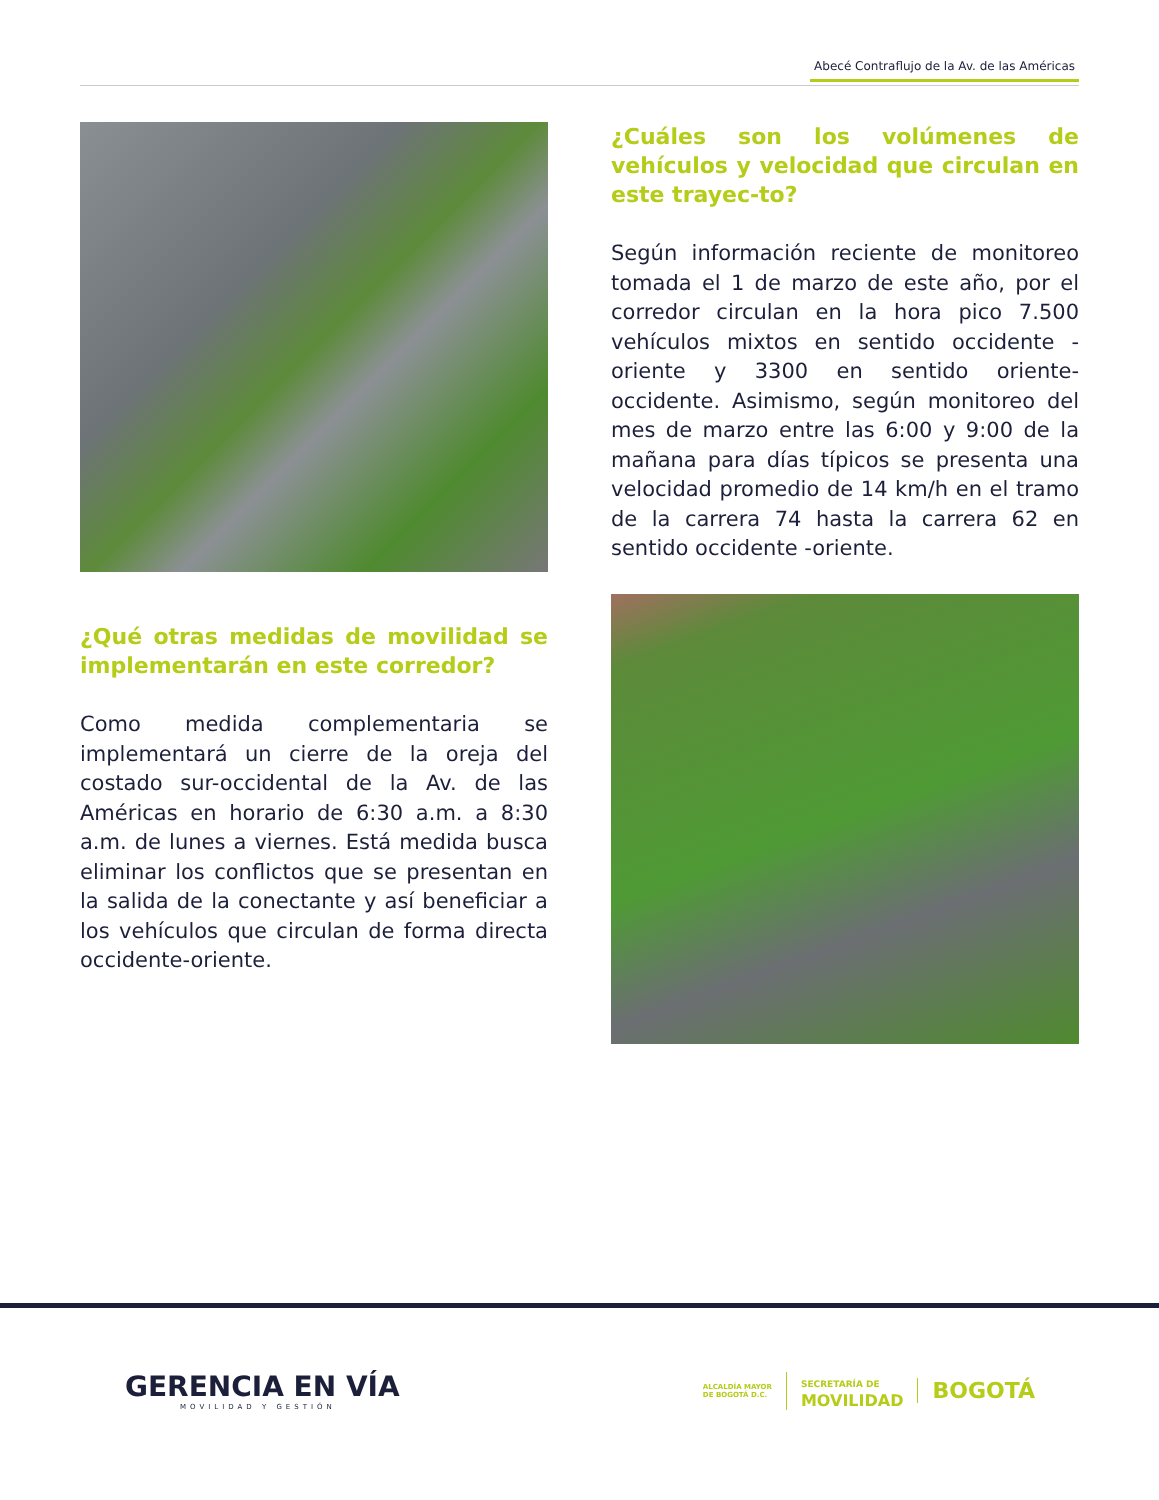Abecé Contraflujo de la Av. de las Américas
¿Qué otras medidas de movilidad se implementarán en este corredor?
Como medida complementaria se implementará un cierre de la oreja del costado sur-occidental de la Av. de las Américas en horario de 6:30 a.m. a 8:30 a.m. de lunes a viernes. Está medida busca eliminar los conflictos que se presentan en la salida de la conectante y así beneficiar a los vehículos que circulan de forma directa occidente-oriente.
¿Cuáles son los volúmenes de vehículos y velocidad que circulan en este trayec-to?
Según información reciente de monitoreo tomada el 1 de marzo de este año, por el corredor circulan en la hora pico 7.500 vehículos mixtos en sentido occidente -oriente y 3300 en sentido oriente-occidente. Asimismo, según monitoreo del mes de marzo entre las 6:00 y 9:00 de la mañana para días típicos se presenta una velocidad promedio de 14 km/h en el tramo de la carrera 74 hasta la carrera 62 en sentido occidente -oriente.
GERENCIA EN VÍA
MOVILIDAD Y GESTIÓN
ALCALDÍA MAYOR
DE BOGOTÁ D.C.
SECRETARÍA DE
MOVILIDAD
BOGOTÁ